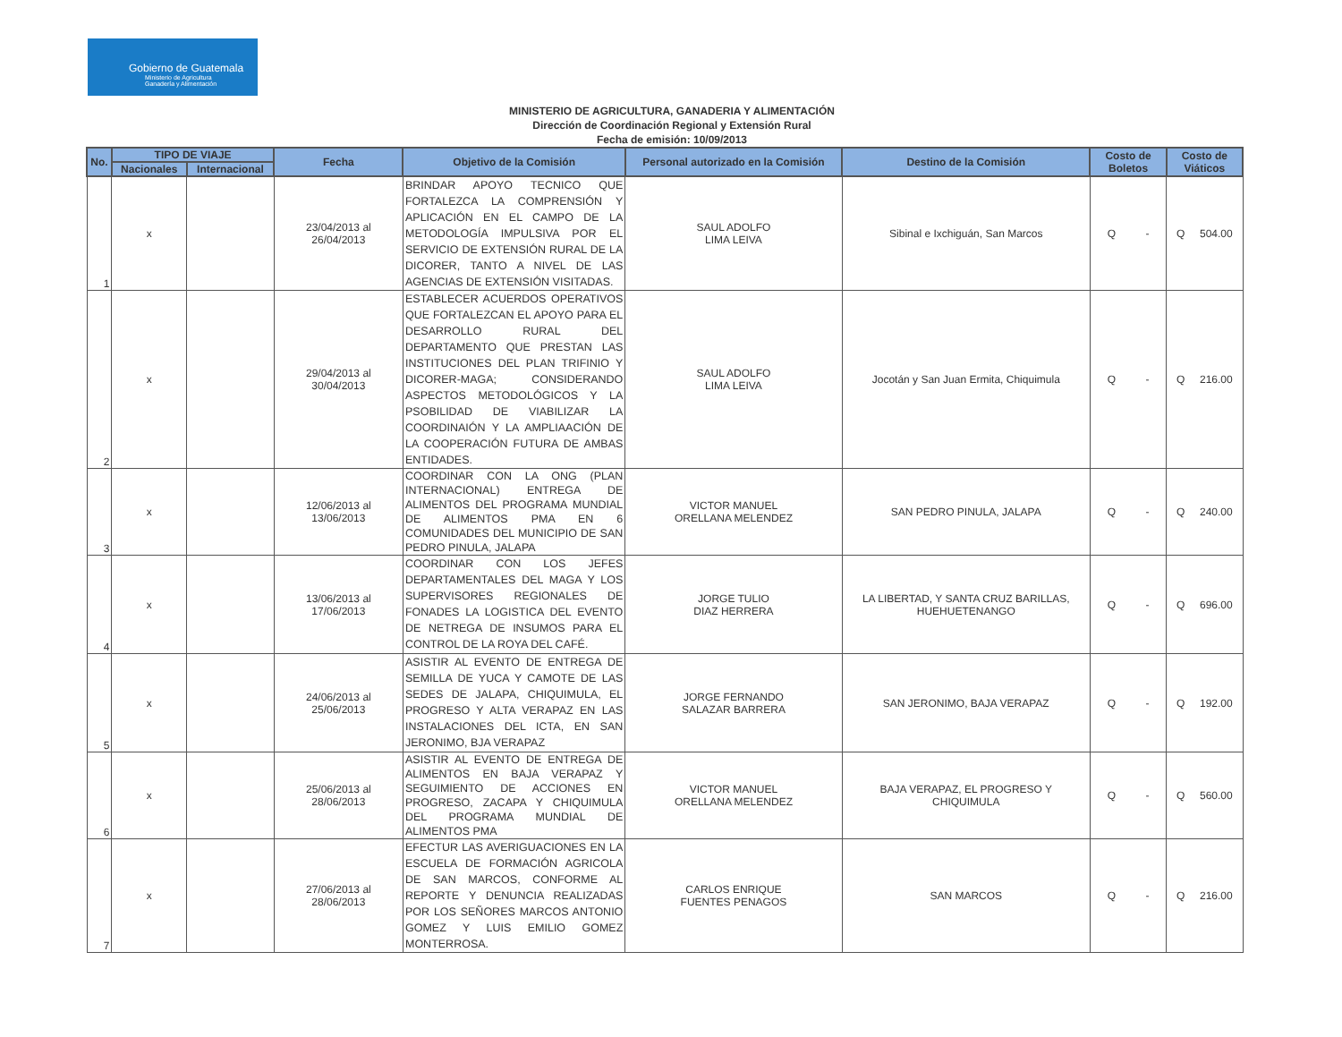Gobierno de Guatemala
Ministerio de Agricultura
Ganadería y Alimentación
MINISTERIO DE AGRICULTURA, GANADERIA Y ALIMENTACIÓN
Dirección de Coordinación Regional y Extensión Rural
Fecha de emisión: 10/09/2013
| No. | TIPO DE VIAJE | | Fecha | Objetivo de la Comisión | Personal autorizado en la Comisión | Destino de la Comisión | Costo de Boletos | Costo de Viáticos |
| --- | --- | --- | --- | --- | --- | --- | --- | --- |
| | Nacionales | Internacional | | | | | | |
| 1 | x | | 23/04/2013 al 26/04/2013 | BRINDAR APOYO TECNICO QUE FORTALEZCA LA COMPRENSIÓN Y APLICACIÓN EN EL CAMPO DE LA METODOLOGÍA IMPULSIVA POR EL SERVICIO DE EXTENSIÓN RURAL DE LA DICORER, TANTO A NIVEL DE LAS AGENCIAS DE EXTENSIÓN VISITADAS. | SAUL ADOLFO LIMA LEIVA | Sibinal e Ixchiguán, San Marcos | Q - | Q 504.00 |
| 2 | x | | 29/04/2013 al 30/04/2013 | ESTABLECER ACUERDOS OPERATIVOS QUE FORTALEZCAN EL APOYO PARA EL DESARROLLO RURAL DEL DEPARTAMENTO QUE PRESTAN LAS INSTITUCIONES DEL PLAN TRIFINIO Y DICORER-MAGA; CONSIDERANDO ASPECTOS METODOLÓGICOS Y LA PSOBILIDAD DE VIABILIZAR LA COORDINAIÓN Y LA AMPLIAACIÓN DE LA COOPERACIÓN FUTURA DE AMBAS ENTIDADES. | SAUL ADOLFO LIMA LEIVA | Jocotán y San Juan Ermita, Chiquimula | Q - | Q 216.00 |
| 3 | x | | 12/06/2013 al 13/06/2013 | COORDINAR CON LA ONG (PLAN INTERNACIONAL) ENTREGA DE ALIMENTOS DEL PROGRAMA MUNDIAL DE ALIMENTOS PMA EN 6 COMUNIDADES DEL MUNICIPIO DE SAN PEDRO PINULA, JALAPA | VICTOR MANUEL ORELLANA MELENDEZ | SAN PEDRO PINULA, JALAPA | Q - | Q 240.00 |
| 4 | x | | 13/06/2013 al 17/06/2013 | COORDINAR CON LOS JEFES DEPARTAMENTALES DEL MAGA Y LOS SUPERVISORES REGIONALES DE FONADES LA LOGISTICA DEL EVENTO DE NETREGA DE INSUMOS PARA EL CONTROL DE LA ROYA DEL CAFÉ. | JORGE TULIO DIAZ HERRERA | LA LIBERTAD, Y SANTA CRUZ BARILLAS, HUEHUETENANGO | Q - | Q 696.00 |
| 5 | x | | 24/06/2013 al 25/06/2013 | ASISTIR AL EVENTO DE ENTREGA DE SEMILLA DE YUCA Y CAMOTE DE LAS SEDES DE JALAPA, CHIQUIMULA, EL PROGRESO Y ALTA VERAPAZ EN LAS INSTALACIONES DEL ICTA, EN SAN JERONIMO, BJA VERAPAZ | JORGE FERNANDO SALAZAR BARRERA | SAN JERONIMO, BAJA VERAPAZ | Q - | Q 192.00 |
| 6 | x | | 25/06/2013 al 28/06/2013 | ASISTIR AL EVENTO DE ENTREGA DE ALIMENTOS EN BAJA VERAPAZ Y SEGUIMIENTO DE ACCIONES EN PROGRESO, ZACAPA Y CHIQUIMULA DEL PROGRAMA MUNDIAL DE ALIMENTOS PMA | VICTOR MANUEL ORELLANA MELENDEZ | BAJA VERAPAZ, EL PROGRESO Y CHIQUIMULA | Q - | Q 560.00 |
| 7 | x | | 27/06/2013 al 28/06/2013 | EFECTUR LAS AVERIGUACIONES EN LA ESCUELA DE FORMACIÓN AGRICOLA DE SAN MARCOS, CONFORME AL REPORTE Y DENUNCIA REALIZADAS POR LOS SEÑORES MARCOS ANTONIO GOMEZ Y LUIS EMILIO GOMEZ MONTERROSA. | CARLOS ENRIQUE FUENTES PENAGOS | SAN MARCOS | Q - | Q 216.00 |